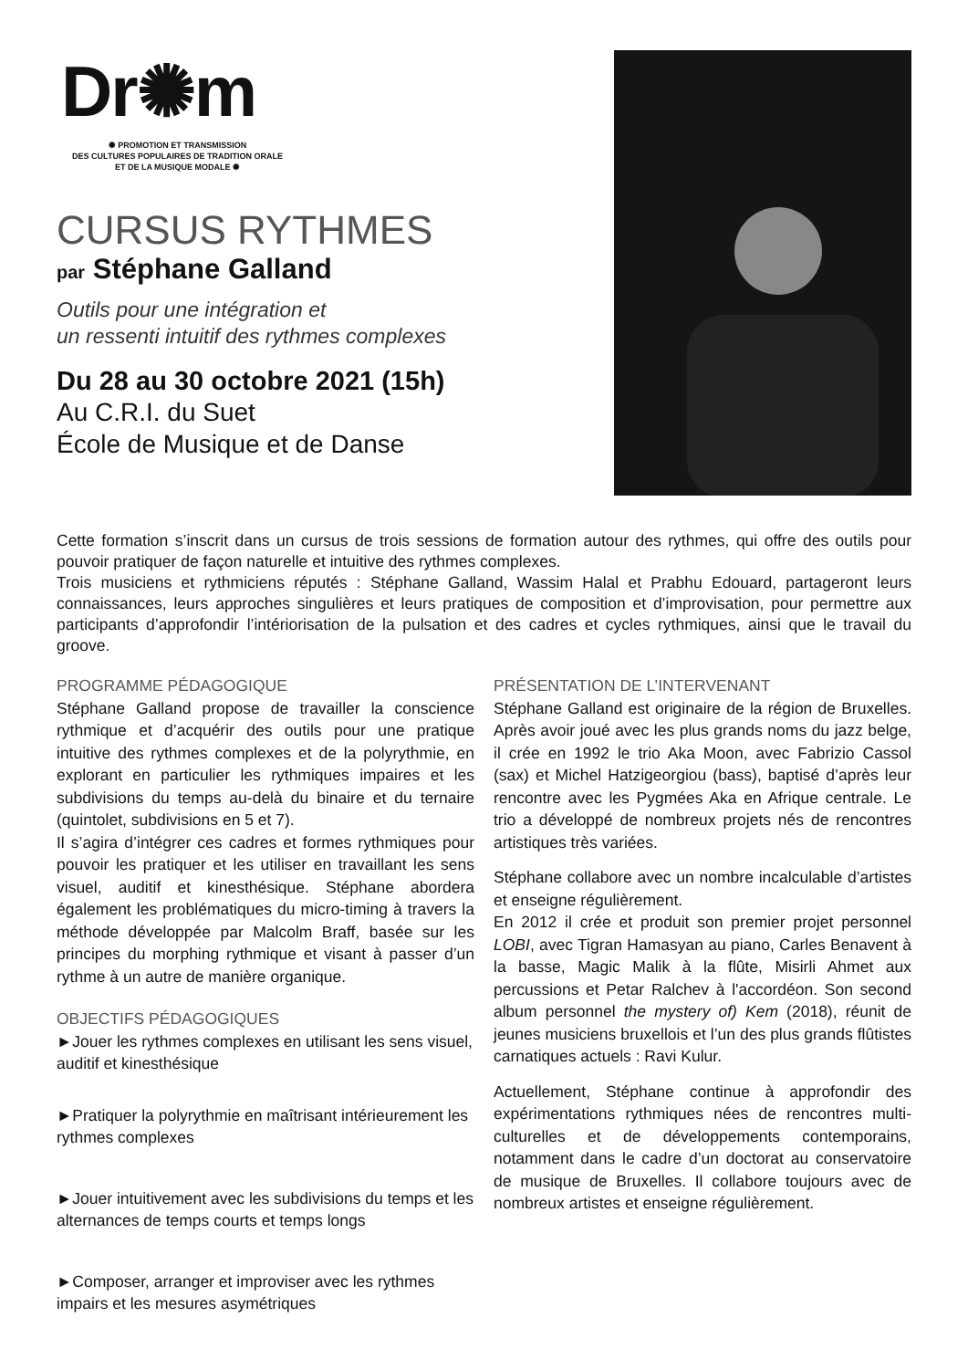Dr✺m
✺ PROMOTION ET TRANSMISSION
DES CULTURES POPULAIRES DE TRADITION ORALE
ET DE LA MUSIQUE MODALE ✺
CURSUS RYTHMES
par Stéphane Galland
Outils pour une intégration et
un ressenti intuitif des rythmes complexes
Du 28 au 30 octobre 2021 (15h)
Au C.R.I. du Suet
École de Musique et de Danse
Cette formation s’inscrit dans un cursus de trois sessions de formation autour des rythmes, qui offre des outils pour pouvoir pratiquer de façon naturelle et intuitive des rythmes complexes.
Trois musiciens et rythmiciens réputés : Stéphane Galland, Wassim Halal et Prabhu Edouard, partageront leurs connaissances, leurs approches singulières et leurs pratiques de composition et d’improvisation, pour permettre aux participants d’approfondir l’intériorisation de la pulsation et des cadres et cycles rythmiques, ainsi que le travail du groove.
PROGRAMME PÉDAGOGIQUE
Stéphane Galland propose de travailler la conscience rythmique et d’acquérir des outils pour une pratique intuitive des rythmes complexes et de la polyrythmie, en explorant en particulier les rythmiques impaires et les subdivisions du temps au-delà du binaire et du ternaire (quintolet, subdivisions en 5 et 7).
Il s’agira d’intégrer ces cadres et formes rythmiques pour pouvoir les pratiquer et les utiliser en travaillant les sens visuel, auditif et kinesthésique. Stéphane abordera également les problématiques du micro-timing à travers la méthode développée par Malcolm Braff, basée sur les principes du morphing rythmique et visant à passer d’un rythme à un autre de manière organique.
OBJECTIFS PÉDAGOGIQUES
►Jouer les rythmes complexes en utilisant les sens visuel, auditif et kinesthésique
►Pratiquer la polyrythmie en maîtrisant intérieurement les rythmes complexes
►Jouer intuitivement avec les subdivisions du temps et les alternances de temps courts et temps longs
►Composer, arranger et improviser avec les rythmes impairs et les mesures asymétriques
PRÉSENTATION DE L’INTERVENANT
Stéphane Galland est originaire de la région de Bruxelles. Après avoir joué avec les plus grands noms du jazz belge, il crée en 1992 le trio Aka Moon, avec Fabrizio Cassol (sax) et Michel Hatzigeorgiou (bass), baptisé d’après leur rencontre avec les Pygmées Aka en Afrique centrale. Le trio a développé de nombreux projets nés de rencontres artistiques très variées.
Stéphane collabore avec un nombre incalculable d’artistes et enseigne régulièrement.
En 2012 il crée et produit son premier projet personnel LOBI, avec Tigran Hamasyan au piano, Carles Benavent à la basse, Magic Malik à la flûte, Misirli Ahmet aux percussions et Petar Ralchev à l'accordéon. Son second album personnel the mystery of) Kem (2018), réunit de jeunes musiciens bruxellois et l’un des plus grands flûtistes carnatiques actuels : Ravi Kulur.
Actuellement, Stéphane continue à approfondir des expérimentations rythmiques nées de rencontres multi-culturelles et de développements contemporains, notamment dans le cadre d’un doctorat au conservatoire de musique de Bruxelles. Il collabore toujours avec de nombreux artistes et enseigne régulièrement.